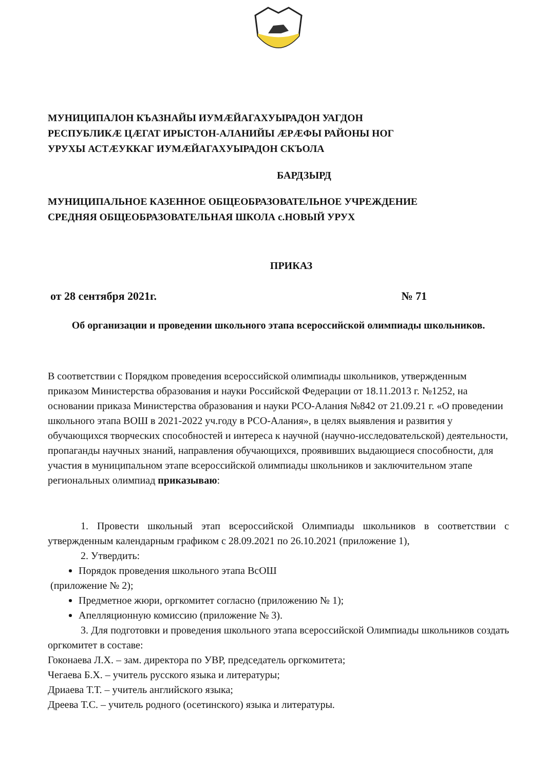МУНИЦИПАЛОН КЪАЗНАЙЫ ИУМÆЙАГАХУЫРАДОН УАГДОН
РЕСПУБЛИКÆ ЦÆГАТ ИРЫСТОН-АЛАНИЙЫ ÆРÆФЫ РАЙОНЫ НОГ
УРУХЫ АСТÆУККАГ ИУМÆЙАГАХУЫРАДОН СКЪОЛА
БАРДЗЫРД
МУНИЦИПАЛЬНОЕ КАЗЕННОЕ ОБЩЕОБРАЗОВАТЕЛЬНОЕ УЧРЕЖДЕНИЕ
СРЕДНЯЯ ОБЩЕОБРАЗОВАТЕЛЬНАЯ ШКОЛА с.НОВЫЙ УРУХ
ПРИКАЗ
от 28 сентября 2021г. № 71
Об организации и проведении школьного этапа всероссийской олимпиады школьников.
В соответствии с Порядком проведения всероссийской олимпиады школьников, утвержденным приказом Министерства образования и науки Российской Федерации от 18.11.2013 г. №1252, на основании приказа Министерства образования и науки РСО-Алания №842 от 21.09.21 г. «О проведении школьного этапа ВОШ в 2021-2022 уч.году в РСО-Алания», в целях выявления и развития у обучающихся творческих способностей и интереса к научной (научно-исследовательской) деятельности, пропаганды научных знаний, направления обучающихся, проявивших выдающиеся способности, для участия в муниципальном этапе всероссийской олимпиады школьников и заключительном этапе региональных олимпиад приказываю:
1. Провести школьный этап всероссийской Олимпиады школьников в соответствии с утвержденным календарным графиком с 28.09.2021 по 26.10.2021 (приложение 1),
2. Утвердить:
Порядок проведения школьного этапа ВсОШ
(приложение № 2);
Предметное жюри, оргкомитет согласно (приложению № 1);
Апелляционную комиссию (приложение № 3).
3. Для подготовки и проведения школьного этапа всероссийской Олимпиады школьников создать оргкомитет в составе:
Гоконаева Л.Х. – зам. директора по УВР, председатель оргкомитета;
Чегаева Б.Х. – учитель русского языка и литературы;
Дриаева Т.Т. – учитель английского языка;
Дреева Т.С. – учитель родного (осетинского) языка и литературы.